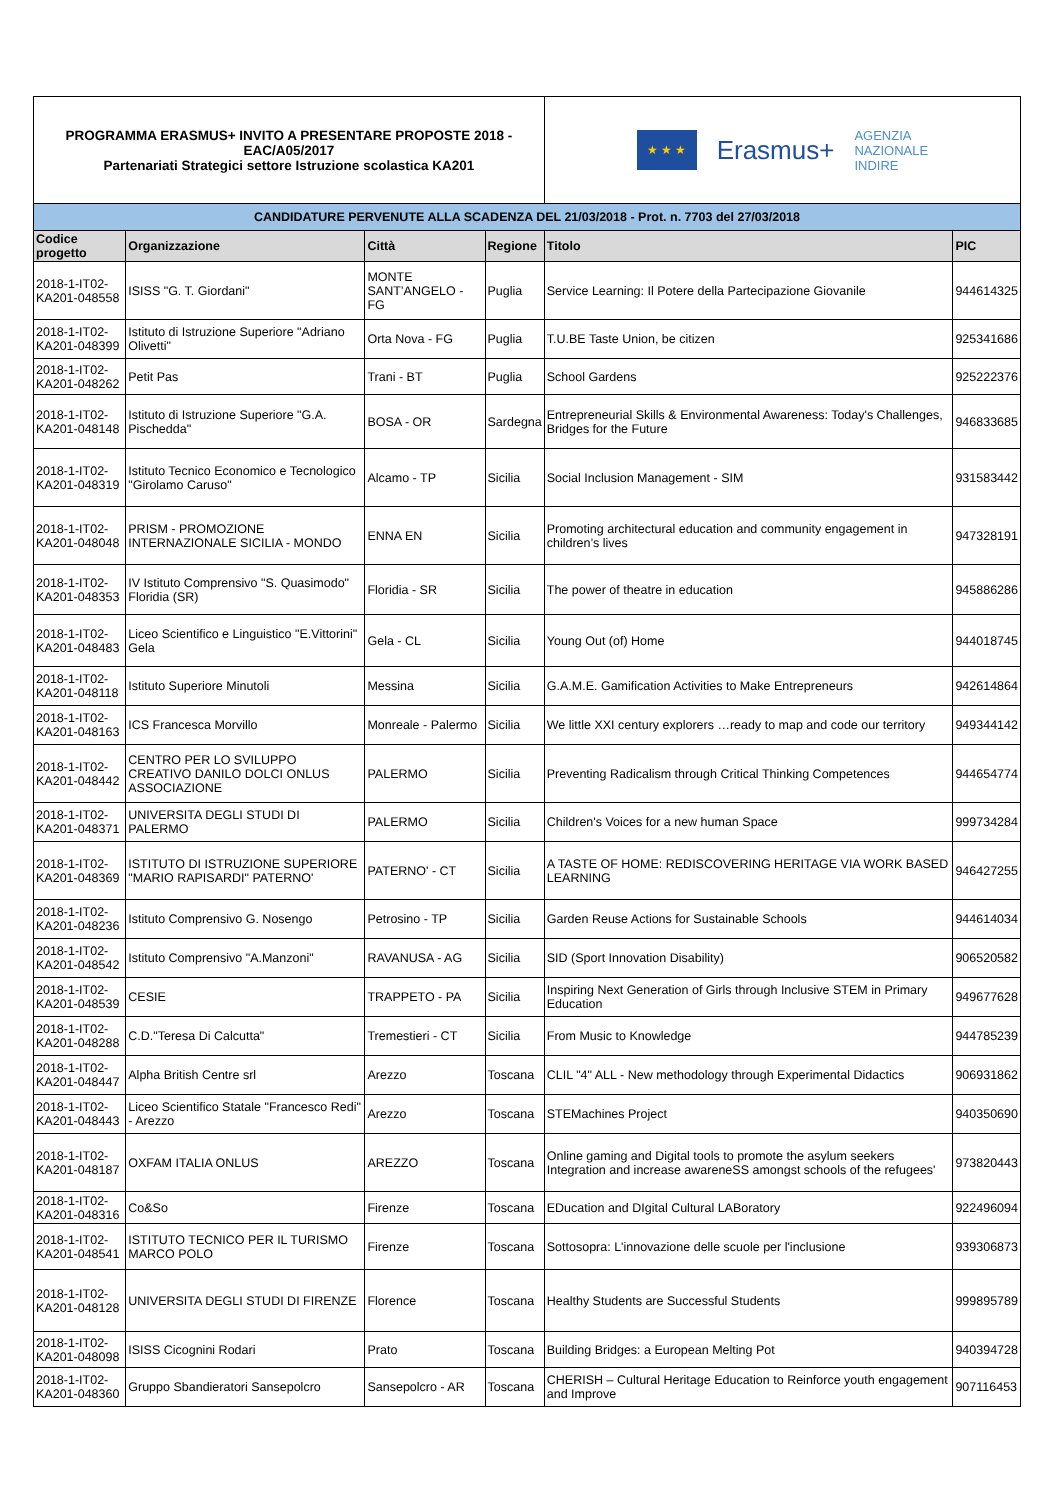| PROGRAMMA ERASMUS+ INVITO A PRESENTARE PROPOSTE 2018 - EAC/A05/2017 Partenariati Strategici settore Istruzione scolastica KA201 | | | | ★ ★ ★ Erasmus+ AGENZIA NAZIONALE INDIRE | |
| CANDIDATURE PERVENUTE ALLA SCADENZA DEL 21/03/2018 - Prot. n. 7703 del 27/03/2018 | | | | | |
| Codice progetto | Organizzazione | Città | Regione | Titolo | PIC |
| 2018-1-IT02-KA201-048558 | ISISS "G. T. Giordani" | MONTE SANT’ANGELO - FG | Puglia | Service Learning: Il Potere della Partecipazione Giovanile | 944614325 |
| 2018-1-IT02-KA201-048399 | Istituto di Istruzione Superiore "Adriano Olivetti" | Orta Nova - FG | Puglia | T.U.BE Taste Union, be citizen | 925341686 |
| 2018-1-IT02-KA201-048262 | Petit Pas | Trani - BT | Puglia | School Gardens | 925222376 |
| 2018-1-IT02-KA201-048148 | Istituto di Istruzione Superiore "G.A. Pischedda" | BOSA - OR | Sardegna | Entrepreneurial Skills & Environmental Awareness: Today's Challenges, Bridges for the Future | 946833685 |
| 2018-1-IT02-KA201-048319 | Istituto Tecnico Economico e Tecnologico "Girolamo Caruso" | Alcamo - TP | Sicilia | Social Inclusion Management - SIM | 931583442 |
| 2018-1-IT02-KA201-048048 | PRISM - PROMOZIONE INTERNAZIONALE SICILIA - MONDO | ENNA EN | Sicilia | Promoting architectural education and community engagement in children’s lives | 947328191 |
| 2018-1-IT02-KA201-048353 | IV Istituto Comprensivo "S. Quasimodo" Floridia (SR) | Floridia - SR | Sicilia | The power of theatre in education | 945886286 |
| 2018-1-IT02-KA201-048483 | Liceo Scientifico e Linguistico "E.Vittorini" Gela | Gela - CL | Sicilia | Young Out (of) Home | 944018745 |
| 2018-1-IT02-KA201-048118 | Istituto Superiore Minutoli | Messina | Sicilia | G.A.M.E. Gamification Activities to Make Entrepreneurs | 942614864 |
| 2018-1-IT02-KA201-048163 | ICS Francesca Morvillo | Monreale - Palermo | Sicilia | We little XXI century explorers …ready to map and code our territory | 949344142 |
| 2018-1-IT02-KA201-048442 | CENTRO PER LO SVILUPPO CREATIVO DANILO DOLCI ONLUS ASSOCIAZIONE | PALERMO | Sicilia | Preventing Radicalism through Critical Thinking Competences | 944654774 |
| 2018-1-IT02-KA201-048371 | UNIVERSITA DEGLI STUDI DI PALERMO | PALERMO | Sicilia | Children's Voices for a new human Space | 999734284 |
| 2018-1-IT02-KA201-048369 | ISTITUTO DI ISTRUZIONE SUPERIORE "MARIO RAPISARDI" PATERNO' | PATERNO' - CT | Sicilia | A TASTE OF HOME: REDISCOVERING HERITAGE VIA WORK BASED LEARNING | 946427255 |
| 2018-1-IT02-KA201-048236 | Istituto Comprensivo G. Nosengo | Petrosino - TP | Sicilia | Garden Reuse Actions for Sustainable Schools | 944614034 |
| 2018-1-IT02-KA201-048542 | Istituto Comprensivo "A.Manzoni" | RAVANUSA - AG | Sicilia | SID (Sport Innovation Disability) | 906520582 |
| 2018-1-IT02-KA201-048539 | CESIE | TRAPPETO - PA | Sicilia | Inspiring Next Generation of Girls through Inclusive STEM in Primary Education | 949677628 |
| 2018-1-IT02-KA201-048288 | C.D."Teresa Di Calcutta" | Tremestieri - CT | Sicilia | From Music to Knowledge | 944785239 |
| 2018-1-IT02-KA201-048447 | Alpha British Centre srl | Arezzo | Toscana | CLIL "4" ALL - New methodology through Experimental Didactics | 906931862 |
| 2018-1-IT02-KA201-048443 | Liceo Scientifico Statale "Francesco Redi" - Arezzo | Arezzo | Toscana | STEMachines Project | 940350690 |
| 2018-1-IT02-KA201-048187 | OXFAM ITALIA ONLUS | AREZZO | Toscana | Online gaming and Digital tools to promote the asylum seekers Integration and increase awareneSS amongst schools of the refugees' | 973820443 |
| 2018-1-IT02-KA201-048316 | Co&So | Firenze | Toscana | EDucation and DIgital Cultural LABoratory | 922496094 |
| 2018-1-IT02-KA201-048541 | ISTITUTO TECNICO PER IL TURISMO MARCO POLO | Firenze | Toscana | Sottosopra: L'innovazione delle scuole per l'inclusione | 939306873 |
| 2018-1-IT02-KA201-048128 | UNIVERSITA DEGLI STUDI DI FIRENZE | Florence | Toscana | Healthy Students are Successful Students | 999895789 |
| 2018-1-IT02-KA201-048098 | ISISS Cicognini Rodari | Prato | Toscana | Building Bridges: a European Melting Pot | 940394728 |
| 2018-1-IT02-KA201-048360 | Gruppo Sbandieratori Sansepolcro | Sansepolcro - AR | Toscana | CHERISH – Cultural Heritage Education to Reinforce youth engagement and Improve | 907116453 |